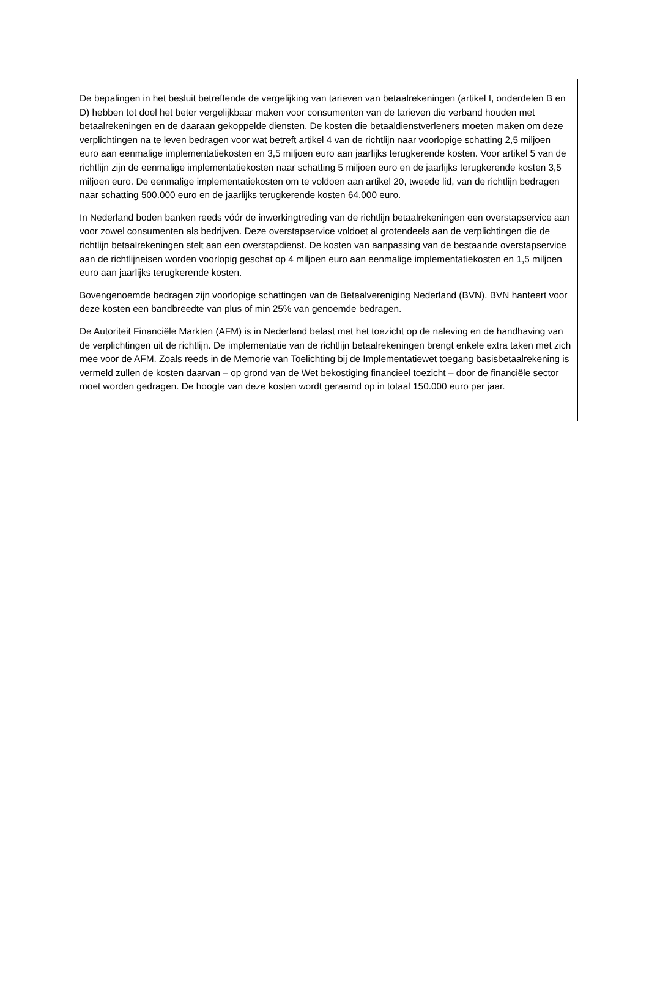De bepalingen in het besluit betreffende de vergelijking van tarieven van betaalrekeningen (artikel I, onderdelen B en D) hebben tot doel het beter vergelijkbaar maken voor consumenten van de tarieven die verband houden met betaalrekeningen en de daaraan gekoppelde diensten. De kosten die betaaldienstverleners moeten maken om deze verplichtingen na te leven bedragen voor wat betreft artikel 4 van de richtlijn naar voorlopige schatting 2,5 miljoen euro aan eenmalige implementatiekosten en 3,5 miljoen euro aan jaarlijks terugkerende kosten. Voor artikel 5 van de richtlijn zijn de eenmalige implementatiekosten naar schatting 5 miljoen euro en de jaarlijks terugkerende kosten 3,5 miljoen euro. De eenmalige implementatiekosten om te voldoen aan artikel 20, tweede lid, van de richtlijn bedragen naar schatting 500.000 euro en de jaarlijks terugkerende kosten 64.000 euro.
In Nederland boden banken reeds vóór de inwerkingtreding van de richtlijn betaalrekeningen een overstapservice aan voor zowel consumenten als bedrijven. Deze overstapservice voldoet al grotendeels aan de verplichtingen die de richtlijn betaalrekeningen stelt aan een overstapdienst. De kosten van aanpassing van de bestaande overstapservice aan de richtlijneisen worden voorlopig geschat op 4 miljoen euro aan eenmalige implementatiekosten en 1,5 miljoen euro aan jaarlijks terugkerende kosten.
Bovengenoemde bedragen zijn voorlopige schattingen van de Betaalvereniging Nederland (BVN). BVN hanteert voor deze kosten een bandbreedte van plus of min 25% van genoemde bedragen.
De Autoriteit Financiële Markten (AFM) is in Nederland belast met het toezicht op de naleving en de handhaving van de verplichtingen uit de richtlijn. De implementatie van de richtlijn betaalrekeningen brengt enkele extra taken met zich mee voor de AFM. Zoals reeds in de Memorie van Toelichting bij de Implementatiewet toegang basisbetaalrekening is vermeld zullen de kosten daarvan – op grond van de Wet bekostiging financieel toezicht – door de financiële sector moet worden gedragen. De hoogte van deze kosten wordt geraamd op in totaal 150.000 euro per jaar.